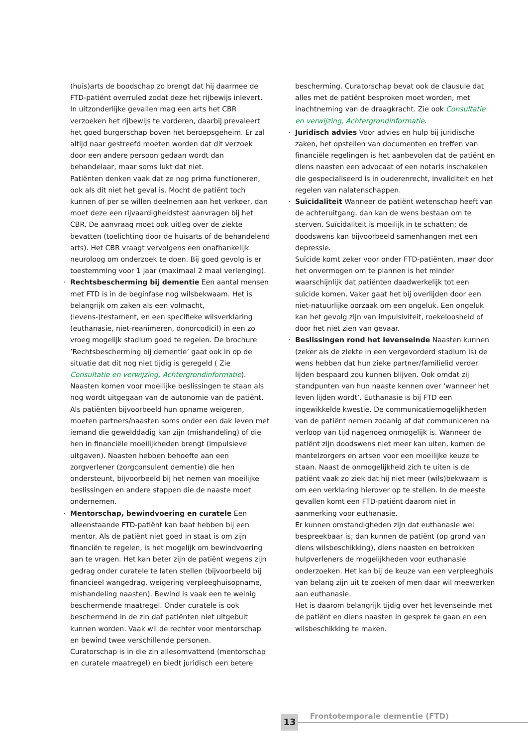(huis)arts de boodschap zo brengt dat hij daarmee de FTD-patiënt overruled zodat deze het rijbewijs inlevert. In uitzonderlijke gevallen mag een arts het CBR verzoeken het rijbewijs te vorderen, daarbij prevaleert het goed burgerschap boven het beroepsgeheim. Er zal altijd naar gestreefd moeten worden dat dit verzoek door een andere persoon gedaan wordt dan behandelaar, maar soms lukt dat niet.
Patiënten denken vaak dat ze nog prima functioneren, ook als dit niet het geval is. Mocht de patiënt toch kunnen of per se willen deelnemen aan het verkeer, dan moet deze een rijvaardigheidstest aanvragen bij het CBR. De aanvraag moet ook uitleg over de ziekte bevatten (toelichting door de huisarts of de behandelend arts). Het CBR vraagt vervolgens een onafhankelijk neuroloog om onderzoek te doen. Bij goed gevolg is er toestemming voor 1 jaar (maximaal 2 maal verlenging).
· Rechtsbescherming bij dementie Een aantal mensen met FTD is in de beginfase nog wilsbekwaam. Het is belangrijk om zaken als een volmacht, (levens-)testament, en een specifieke wilsverklaring (euthanasie, niet-reanimeren, donorcodicil) in een zo vroeg mogelijk stadium goed te regelen. De brochure ‘Rechtsbescherming bij dementie’ gaat ook in op de situatie dat dit nog niet tijdig is geregeld ( Zie Consultatie en verwijzing, Achtergrondinformatie).
Naasten komen voor moeilijke beslissingen te staan als nog wordt uitgegaan van de autonomie van de patiënt. Als patiënten bijvoorbeeld hun opname weigeren, moeten partners/naasten soms onder een dak leven met iemand die gewelddadig kan zijn (mishandeling) of die hen in financiële moeilijkheden brengt (impulsieve uitgaven). Naasten hebben behoefte aan een zorgverlener (zorgconsulent dementie) die hen ondersteunt, bijvoorbeeld bij het nemen van moeilijke beslissingen en andere stappen die de naaste moet ondernemen.
· Mentorschap, bewindvoering en curatele Een alleenstaande FTD-patiënt kan baat hebben bij een mentor. Als de patiënt niet goed in staat is om zijn financiën te regelen, is het mogelijk om bewindvoering aan te vragen. Het kan beter zijn de patiënt wegens zijn gedrag onder curatele te laten stellen (bijvoorbeeld bij financieel wangedrag, weigering verpleeghuisopname, mishandeling naasten). Bewind is vaak een te weinig beschermende maatregel. Onder curatele is ook beschermend in de zin dat patiënten niet uitgebuit kunnen worden. Vaak wil de rechter voor mentorschap en bewind twee verschillende personen.
Curatorschap is in die zin allesomvattend (mentorschap en curatele maatregel) en biedt juridisch een betere
bescherming. Curatorschap bevat ook de clausule dat alles met de patiënt besproken moet worden, met inachtneming van de draagkracht. Zie ook Consultatie en verwijzing, Achtergrondinformatie.
· Juridisch advies Voor advies en hulp bij juridische zaken, het opstellen van documenten en treffen van financiële regelingen is het aanbevolen dat de patiënt en diens naasten een advocaat of een notaris inschakelen die gespecialiseerd is in ouderenrecht, invaliditeit en het regelen van nalatenschappen.
· Suïcidaliteit Wanneer de patiënt wetenschap heeft van de achteruitgang, dan kan de wens bestaan om te sterven. Suïcidaliteit is moeilijk in te schatten; de doodswens kan bijvoorbeeld samenhangen met een depressie.
Suïcide komt zeker voor onder FTD-patiënten, maar door het onvermogen om te plannen is het minder waarschijnlijk dat patiënten daadwerkelijk tot een suïcide komen. Vaker gaat het bij overlijden door een niet-natuurlijke oorzaak om een ongeluk. Een ongeluk kan het gevolg zijn van impulsiviteit, roekeloosheid of door het niet zien van gevaar.
· Beslissingen rond het levenseinde Naasten kunnen (zeker als de ziekte in een vergevorderd stadium is) de wens hebben dat hun zieke partner/familielid verder lijden bespaard zou kunnen blijven. Ook omdat zij standpunten van hun naaste kennen over ‘wanneer het leven lijden wordt’. Euthanasie is bij FTD een ingewikkelde kwestie. De communicatiemogelijkheden van de patiënt nemen zodanig af dat communiceren na verloop van tijd nagenoeg onmogelijk is. Wanneer de patiënt zijn doodswens niet meer kan uiten, komen de mantelzorgers en artsen voor een moeilijke keuze te staan. Naast de onmogelijkheid zich te uiten is de patiënt vaak zo ziek dat hij niet meer (wils)bekwaam is om een verklaring hierover op te stellen. In de meeste gevallen komt een FTD-patiënt daarom niet in aanmerking voor euthanasie.
Er kunnen omstandigheden zijn dat euthanasie wel bespreekbaar is; dan kunnen de patiënt (op grond van diens wilsbeschikking), diens naasten en betrokken hulpverleners de mogelijkheden voor euthanasie onderzoeken. Het kan bij de keuze van een verpleeghuis van belang zijn uit te zoeken of men daar wil meewerken aan euthanasie.
Het is daarom belangrijk tijdig over het levenseinde met de patiënt en diens naasten in gesprek te gaan en een wilsbeschikking te maken.
13 Frontotemporale dementie (FTD)